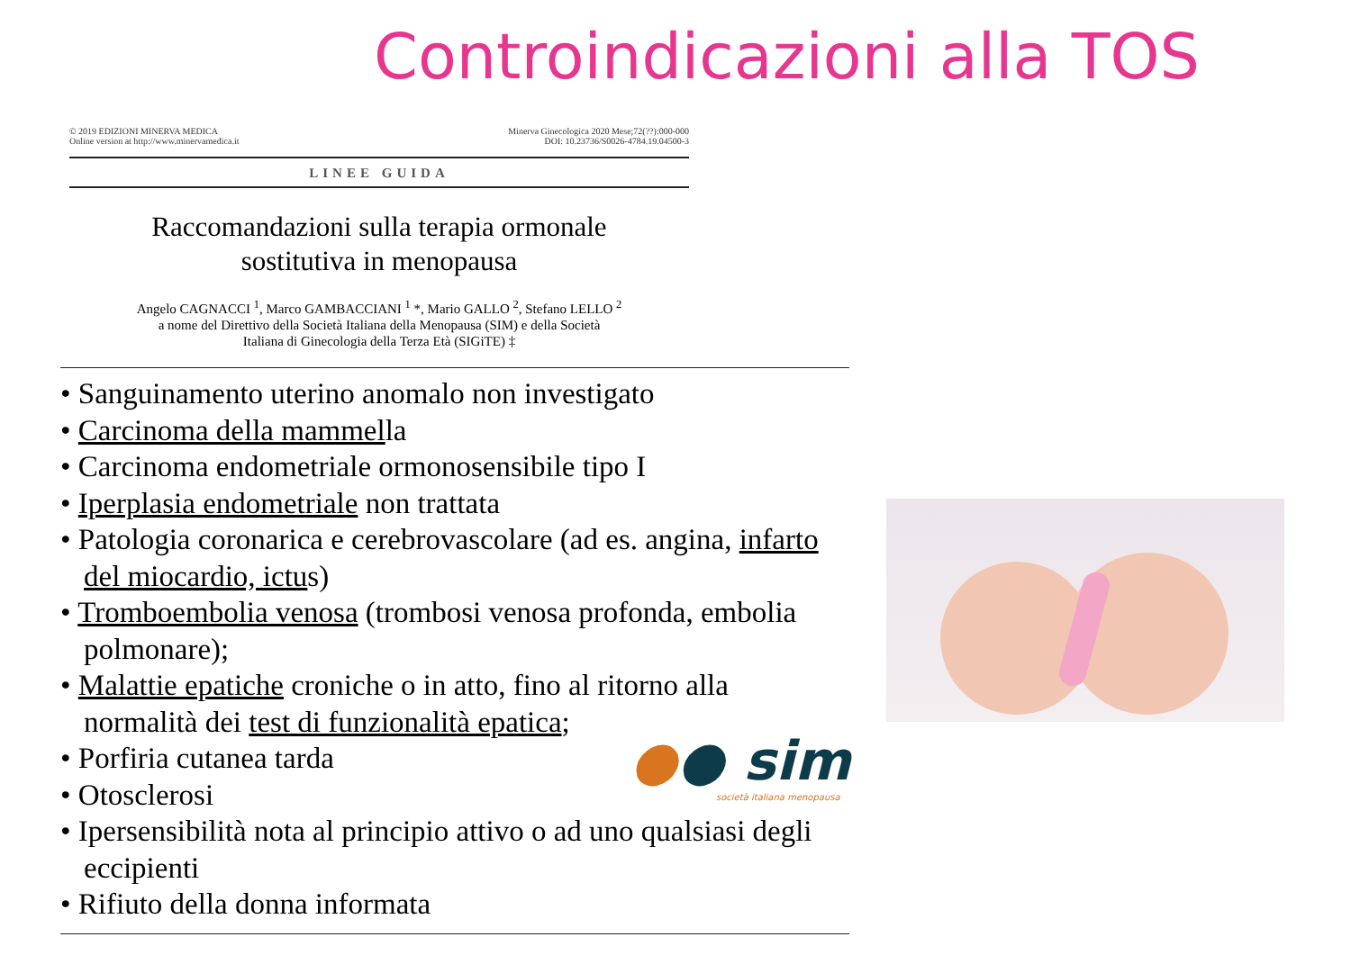Controindicazioni alla TOS
© 2019 EDIZIONI MINERVA MEDICA
Online version at http://www.minervamedica.it
Minerva Ginecologica 2020 Mese;72(??):000-000
DOI: 10.23736/S0026-4784.19.04500-3
LINEE GUIDA
Raccomandazioni sulla terapia ormonale
sostitutiva in menopausa
Angelo CAGNACCI <sup>1</sup>, Marco GAMBACCIANI <sup>1</sup> *, Mario GALLO <sup>2</sup>, Stefano LELLO <sup>2</sup>
a nome del Direttivo della Società Italiana della Menopausa (SIM) e della Società
Italiana di Ginecologia della Terza Età (SIGiTE) ‡
• Sanguinamento uterino anomalo non investigato
• Carcinoma della mammella
• Carcinoma endometriale ormonosensibile tipo I
• Iperplasia endometriale non trattata
• Patologia coronarica e cerebrovascolare (ad es. angina, infarto del miocardio, ictus)
• Tromboembolia venosa (trombosi venosa profonda, embolia polmonare);
• Malattie epatiche croniche o in atto, fino al ritorno alla normalità dei test di funzionalità epatica;
• Porfiria cutanea tarda
• Otosclerosi
• Ipersensibilità nota al principio attivo o ad uno qualsiasi degli eccipienti
• Rifiuto della donna informata
●● sim
società italiana menopausa